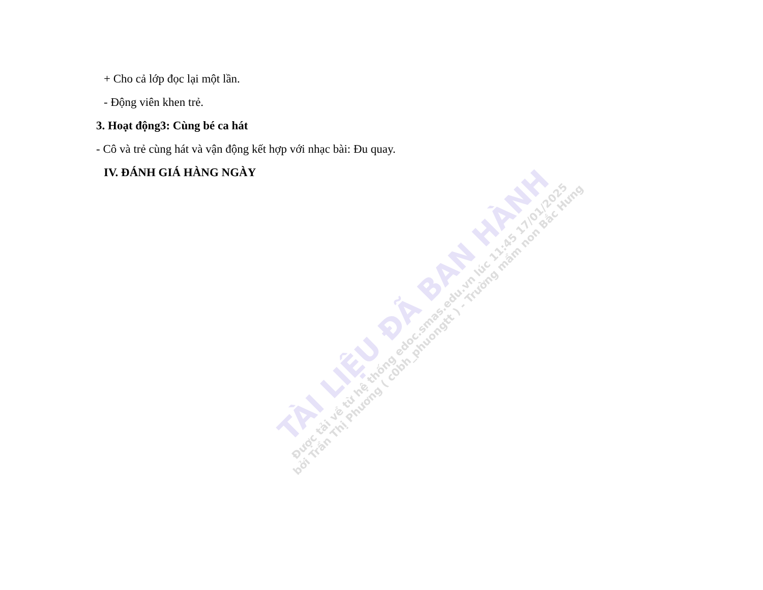+ Cho cả lớp đọc lại một lần.
- Động viên khen trẻ.
3. Hoạt động3: Cùng bé ca hát
- Cô và trẻ cùng hát và vận động kết hợp với nhạc bài: Đu quay.
IV. ĐÁNH GIÁ HÀNG NGÀY
TÀI LIỆU ĐÃ BAN HÀNH
Được tải về từ hệ thống edoc.smas.edu.vn lúc 11:45 17/01/2025
bởi Trần Thị Phương ( c0bh_phuongtt ) - Trường mầm non Bắc Hưng